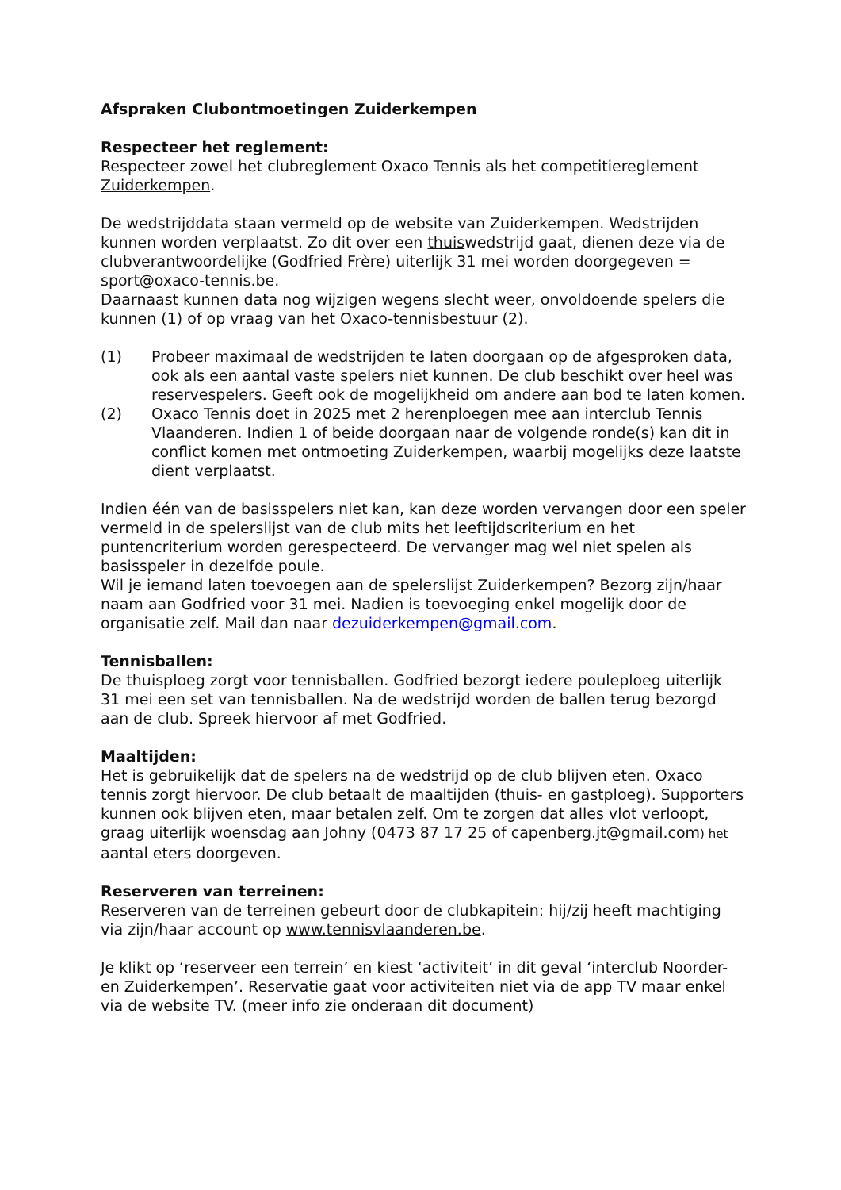Afspraken Clubontmoetingen Zuiderkempen
Respecteer het reglement:
Respecteer zowel het clubreglement Oxaco Tennis als het competitiereglement Zuiderkempen.
De wedstrijddata staan vermeld op de website van Zuiderkempen. Wedstrijden kunnen worden verplaatst. Zo dit over een thuiswedstrijd gaat, dienen deze via de clubverantwoordelijke (Godfried Frère) uiterlijk 31 mei worden doorgegeven = sport@oxaco-tennis.be.
Daarnaast kunnen data nog wijzigen wegens slecht weer, onvoldoende spelers die kunnen (1) of op vraag van het Oxaco-tennisbestuur (2).
(1) Probeer maximaal de wedstrijden te laten doorgaan op de afgesproken data, ook als een aantal vaste spelers niet kunnen. De club beschikt over heel was reservespelers. Geeft ook de mogelijkheid om andere aan bod te laten komen.
(2) Oxaco Tennis doet in 2025 met 2 herenploegen mee aan interclub Tennis Vlaanderen. Indien 1 of beide doorgaan naar de volgende ronde(s) kan dit in conflict komen met ontmoeting Zuiderkempen, waarbij mogelijks deze laatste dient verplaatst.
Indien één van de basisspelers niet kan, kan deze worden vervangen door een speler vermeld in de spelerslijst van de club mits het leeftijdscriterium en het puntencriterium worden gerespecteerd. De vervanger mag wel niet spelen als basisspeler in dezelfde poule.
Wil je iemand laten toevoegen aan de spelerslijst Zuiderkempen? Bezorg zijn/haar naam aan Godfried voor 31 mei. Nadien is toevoeging enkel mogelijk door de organisatie zelf. Mail dan naar dezuiderkempen@gmail.com.
Tennisballen:
De thuisploeg zorgt voor tennisballen. Godfried bezorgt iedere pouleploeg uiterlijk 31 mei een set van tennisballen. Na de wedstrijd worden de ballen terug bezorgd aan de club. Spreek hiervoor af met Godfried.
Maaltijden:
Het is gebruikelijk dat de spelers na de wedstrijd op de club blijven eten. Oxaco tennis zorgt hiervoor. De club betaalt de maaltijden (thuis- en gastploeg). Supporters kunnen ook blijven eten, maar betalen zelf. Om te zorgen dat alles vlot verloopt, graag uiterlijk woensdag aan Johny (0473 87 17 25 of capenberg.jt@gmail.com) het aantal eters doorgeven.
Reserveren van terreinen:
Reserveren van de terreinen gebeurt door de clubkapitein: hij/zij heeft machtiging via zijn/haar account op www.tennisvlaanderen.be.
Je klikt op ‘reserveer een terrein’ en kiest ‘activiteit’ in dit geval ‘interclub Noorder- en Zuiderkempen’. Reservatie gaat voor activiteiten niet via de app TV maar enkel via de website TV. (meer info zie onderaan dit document)